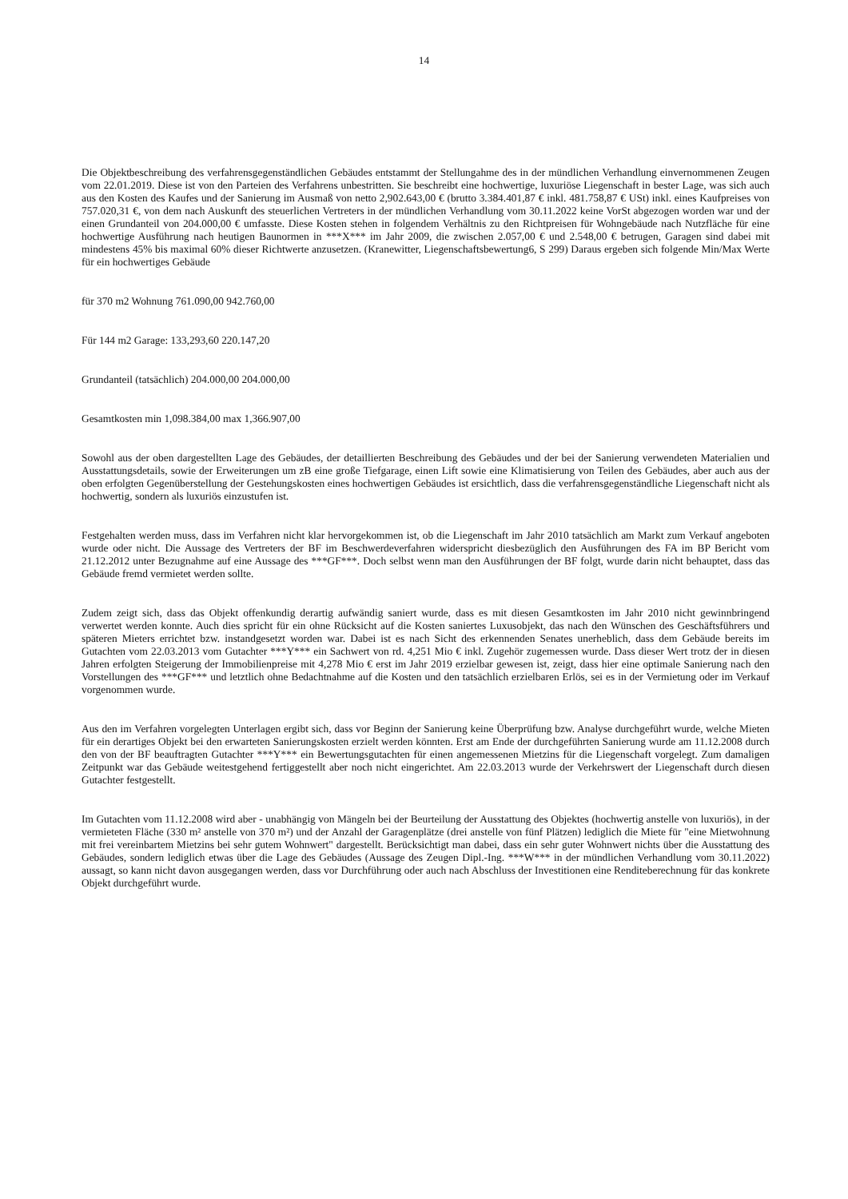14
Die Objektbeschreibung des verfahrensgegenständlichen Gebäudes entstammt der Stellungahme des in der mündlichen Verhandlung einvernommenen Zeugen vom 22.01.2019. Diese ist von den Parteien des Verfahrens unbestritten. Sie beschreibt eine hochwertige, luxuriöse Liegenschaft in bester Lage, was sich auch aus den Kosten des Kaufes und der Sanierung im Ausmaß von netto 2,902.643,00 € (brutto 3.384.401,87 € inkl. 481.758,87 € USt) inkl. eines Kaufpreises von 757.020,31 €, von dem nach Auskunft des steuerlichen Vertreters in der mündlichen Verhandlung vom 30.11.2022 keine VorSt abgezogen worden war und der einen Grundanteil von 204.000,00 € umfasste. Diese Kosten stehen in folgendem Verhältnis zu den Richtpreisen für Wohngebäude nach Nutzfläche für eine hochwertige Ausführung nach heutigen Baunormen in ***X*** im Jahr 2009, die zwischen 2.057,00 € und 2.548,00 € betrugen, Garagen sind dabei mit mindestens 45% bis maximal 60% dieser Richtwerte anzusetzen. (Kranewitter, Liegenschaftsbewertung6, S 299) Daraus ergeben sich folgende Min/Max Werte für ein hochwertiges Gebäude
für 370 m2 Wohnung 761.090,00 942.760,00
Für 144 m2 Garage: 133,293,60 220.147,20
Grundanteil (tatsächlich) 204.000,00 204.000,00
Gesamtkosten min 1,098.384,00 max 1,366.907,00
Sowohl aus der oben dargestellten Lage des Gebäudes, der detaillierten Beschreibung des Gebäudes und der bei der Sanierung verwendeten Materialien und Ausstattungsdetails, sowie der Erweiterungen um zB eine große Tiefgarage, einen Lift sowie eine Klimatisierung von Teilen des Gebäudes, aber auch aus der oben erfolgten Gegenüberstellung der Gestehungskosten eines hochwertigen Gebäudes ist ersichtlich, dass die verfahrensgegenständliche Liegenschaft nicht als hochwertig, sondern als luxuriös einzustufen ist.
Festgehalten werden muss, dass im Verfahren nicht klar hervorgekommen ist, ob die Liegenschaft im Jahr 2010 tatsächlich am Markt zum Verkauf angeboten wurde oder nicht. Die Aussage des Vertreters der BF im Beschwerdeverfahren widerspricht diesbezüglich den Ausführungen des FA im BP Bericht vom 21.12.2012 unter Bezugnahme auf eine Aussage des ***GF***. Doch selbst wenn man den Ausführungen der BF folgt, wurde darin nicht behauptet, dass das Gebäude fremd vermietet werden sollte.
Zudem zeigt sich, dass das Objekt offenkundig derartig aufwändig saniert wurde, dass es mit diesen Gesamtkosten im Jahr 2010 nicht gewinnbringend verwertet werden konnte. Auch dies spricht für ein ohne Rücksicht auf die Kosten saniertes Luxusobjekt, das nach den Wünschen des Geschäftsführers und späteren Mieters errichtet bzw. instandgesetzt worden war. Dabei ist es nach Sicht des erkennenden Senates unerheblich, dass dem Gebäude bereits im Gutachten vom 22.03.2013 vom Gutachter ***Y*** ein Sachwert von rd. 4,251 Mio € inkl. Zugehör zugemessen wurde. Dass dieser Wert trotz der in diesen Jahren erfolgten Steigerung der Immobilienpreise mit 4,278 Mio € erst im Jahr 2019 erzielbar gewesen ist, zeigt, dass hier eine optimale Sanierung nach den Vorstellungen des ***GF*** und letztlich ohne Bedachtnahme auf die Kosten und den tatsächlich erzielbaren Erlös, sei es in der Vermietung oder im Verkauf vorgenommen wurde.
Aus den im Verfahren vorgelegten Unterlagen ergibt sich, dass vor Beginn der Sanierung keine Überprüfung bzw. Analyse durchgeführt wurde, welche Mieten für ein derartiges Objekt bei den erwarteten Sanierungskosten erzielt werden könnten. Erst am Ende der durchgeführten Sanierung wurde am 11.12.2008 durch den von der BF beauftragten Gutachter ***Y*** ein Bewertungsgutachten für einen angemessenen Mietzins für die Liegenschaft vorgelegt. Zum damaligen Zeitpunkt war das Gebäude weitestgehend fertiggestellt aber noch nicht eingerichtet. Am 22.03.2013 wurde der Verkehrswert der Liegenschaft durch diesen Gutachter festgestellt.
Im Gutachten vom 11.12.2008 wird aber - unabhängig von Mängeln bei der Beurteilung der Ausstattung des Objektes (hochwertig anstelle von luxuriös), in der vermieteten Fläche (330 m² anstelle von 370 m²) und der Anzahl der Garagenplätze (drei anstelle von fünf Plätzen) lediglich die Miete für "eine Mietwohnung mit frei vereinbartem Mietzins bei sehr gutem Wohnwert" dargestellt. Berücksichtigt man dabei, dass ein sehr guter Wohnwert nichts über die Ausstattung des Gebäudes, sondern lediglich etwas über die Lage des Gebäudes (Aussage des Zeugen Dipl.-Ing. ***W*** in der mündlichen Verhandlung vom 30.11.2022) aussagt, so kann nicht davon ausgegangen werden, dass vor Durchführung oder auch nach Abschluss der Investitionen eine Renditeberechnung für das konkrete Objekt durchgeführt wurde.